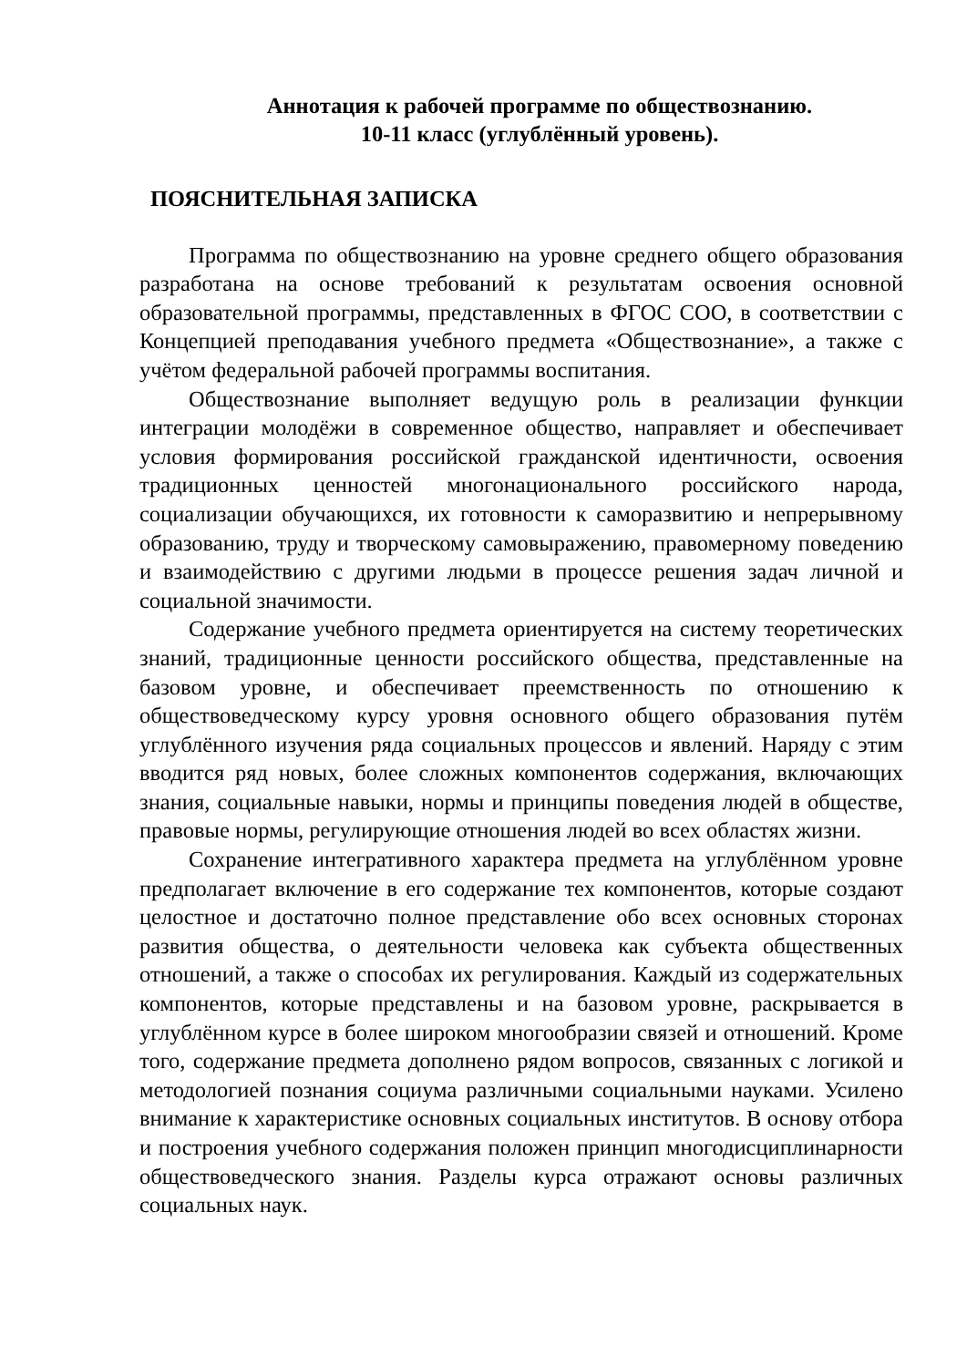Аннотация к рабочей программе по обществознанию.
10-11 класс (углублённый уровень).
ПОЯСНИТЕЛЬНАЯ ЗАПИСКА
Программа по обществознанию на уровне среднего общего образования разработана на основе требований к результатам освоения основной образовательной программы, представленных в ФГОС СОО, в соответствии с Концепцией преподавания учебного предмета «Обществознание», а также с учётом федеральной рабочей программы воспитания.
Обществознание выполняет ведущую роль в реализации функции интеграции молодёжи в современное общество, направляет и обеспечивает условия формирования российской гражданской идентичности, освоения традиционных ценностей многонационального российского народа, социализации обучающихся, их готовности к саморазвитию и непрерывному образованию, труду и творческому самовыражению, правомерному поведению и взаимодействию с другими людьми в процессе решения задач личной и социальной значимости.
Содержание учебного предмета ориентируется на систему теоретических знаний, традиционные ценности российского общества, представленные на базовом уровне, и обеспечивает преемственность по отношению к обществоведческому курсу уровня основного общего образования путём углублённого изучения ряда социальных процессов и явлений. Наряду с этим вводится ряд новых, более сложных компонентов содержания, включающих знания, социальные навыки, нормы и принципы поведения людей в обществе, правовые нормы, регулирующие отношения людей во всех областях жизни.
Сохранение интегративного характера предмета на углублённом уровне предполагает включение в его содержание тех компонентов, которые создают целостное и достаточно полное представление обо всех основных сторонах развития общества, о деятельности человека как субъекта общественных отношений, а также о способах их регулирования. Каждый из содержательных компонентов, которые представлены и на базовом уровне, раскрывается в углублённом курсе в более широком многообразии связей и отношений. Кроме того, содержание предмета дополнено рядом вопросов, связанных с логикой и методологией познания социума различными социальными науками. Усилено внимание к характеристике основных социальных институтов. В основу отбора и построения учебного содержания положен принцип многодисциплинарности обществоведческого знания. Разделы курса отражают основы различных социальных наук.